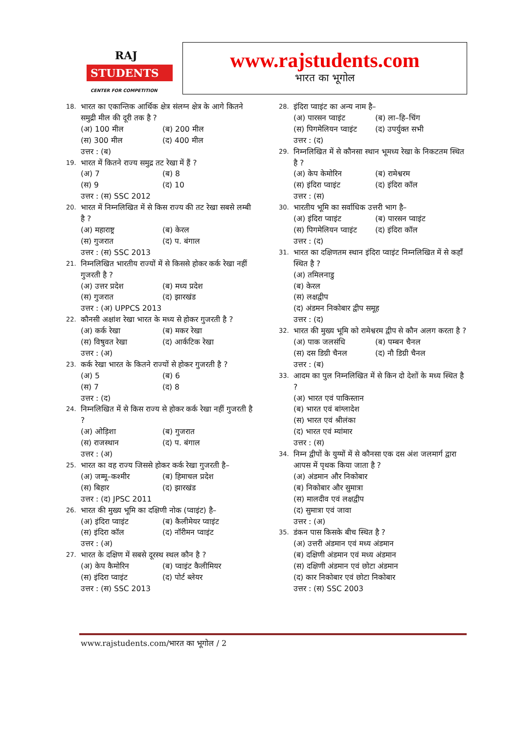RAJ
STUDENTS
CENTER FOR COMPETITION
www.rajstudents.com
भारत का भूगोल
18. भारत का एकान्तिक आर्थिक क्षेत्र संलग्न क्षेत्र के आगे कितने समुद्री मील की दूरी तक है ?
(अ) 100 मील (ब) 200 मील
(स) 300 मील (द) 400 मील
उत्तर : (ब)
19. भारत में कितने राज्य समुद्र तट रेखा में हैं ?
(अ) 7 (ब) 8
(स) 9 (द) 10
उत्तर : (स) SSC 2012
20. भारत में निम्नलिखित में से किस राज्य की तट रेखा सबसे लम्बी है ?
(अ) महाराष्ट्र (ब) केरल
(स) गुजरात (द) प. बंगाल
उत्तर : (स) SSC 2013
21. निम्नलिखित भारतीय राज्यों में से किससे होकर कर्क रेखा नहीं गुजरती है ?
(अ) उत्तर प्रदेश (ब) मध्य प्रदेश
(स) गुजरात (द) झारखंड
उत्तर : (अ) UPPCS 2013
22. कौनसी अक्षांश रेखा भारत के मध्य से होकर गुजरती है ?
(अ) कर्क रेखा (ब) मकर रेखा
(स) विषुवत रेखा (द) आर्कटिक रेखा
उत्तर : (अ)
23. कर्क रेखा भारत के कितने राज्यों से होकर गुजरती है ?
(अ) 5 (ब) 6
(स) 7 (द) 8
उत्तर : (द)
24. निम्नलिखित में से किस राज्य से होकर कर्क रेखा नहीं गुजरती है ?
(अ) ओड़िशा (ब) गुजरात
(स) राजस्थान (द) प. बंगाल
उत्तर : (अ)
25. भारत का वह राज्य जिससे होकर कर्क रेखा गुजरती है–
(अ) जम्मू–कश्मीर (ब) हिमाचल प्रदेश
(स) बिहार (द) झारखंड
उत्तर : (द) JPSC 2011
26. भारत की मुख्य भूमि का दक्षिणी नोक (प्वाइंट) है–
(अ) इंदिरा प्वाइंट (ब) कैलीमेयर प्वाइंट
(स) इंदिरा कॉल (द) नॉरीमन प्वाइंट
उत्तर : (अ)
27. भारत के दक्षिण में सबसे दूरस्थ स्थल कौन है ?
(अ) केप कैमोरिन (ब) प्वाइंट कैलीमियर
(स) इंदिरा प्वाइंट (द) पोर्ट ब्लेयर
उत्तर : (स) SSC 2013
28. इंदिरा प्वाइंट का अन्य नाम है–
(अ) पारसन प्वाइंट (ब) ला–हि–चिंग
(स) पिगमेलियन प्वाइंट (द) उपर्युक्त सभी
उत्तर : (द)
29. निम्नलिखित में से कौनसा स्थान भूमध्य रेखा के निकटतम स्थित है ?
(अ) केप केमोरिन (ब) रामेश्वरम
(स) इंदिरा प्वाइंट (द) इंदिरा कॉल
उत्तर : (स)
30. भारतीय भूमि का सर्वाधिक उत्तरी भाग है–
(अ) इंदिरा प्वाइंट (ब) पारसन प्वाइंट
(स) पिगमेलियन प्वाइंट (द) इंदिरा कॉल
उत्तर : (द)
31. भारत का दक्षिणतम स्थान इंदिरा प्वाइंट निम्नलिखित में से कहाँ स्थित है ?
(अ) तमिलनाडु
(ब) केरल
(स) लक्षद्वीप
(द) अंडमन निकोबार द्वीप समूह
उत्तर : (द)
32. भारत की मुख्य भूमि को रामेश्वरम द्वीप से कौन अलग करता है ?
(अ) पाक जलसंधि (ब) पम्बन चैनल
(स) दस डिग्री चैनल (द) नौ डिग्री चैनल
उत्तर : (ब)
33. आदम का पुल निम्नलिखित में से किन दो देशों के मध्य स्थित है ?
(अ) भारत एवं पाकिस्तान
(ब) भारत एवं बांग्लादेश
(स) भारत एवं श्रीलंका
(द) भारत एवं म्यांमार
उत्तर : (स)
34. निम्न द्वीपों के युग्मों में से कौनसा एक दस अंश जलमार्ग द्वारा आपस में पृथक किया जाता है ?
(अ) अंडमान और निकोबार
(ब) निकोबार और सुमात्रा
(स) मालदीव एवं लक्षद्वीप
(द) सुमात्रा एवं जावा
उत्तर : (अ)
35. डंकन पास किसके बीच स्थित है ?
(अ) उत्तरी अंडमान एवं मध्य अंडमान
(ब) दक्षिणी अंडमान एवं मध्य अंडमान
(स) दक्षिणी अंडमान एवं छोटा अंडमान
(द) कार निकोबार एवं छोटा निकोबार
उत्तर : (स) SSC 2003
www.rajstudents.com/भारत का भूगोल / 2